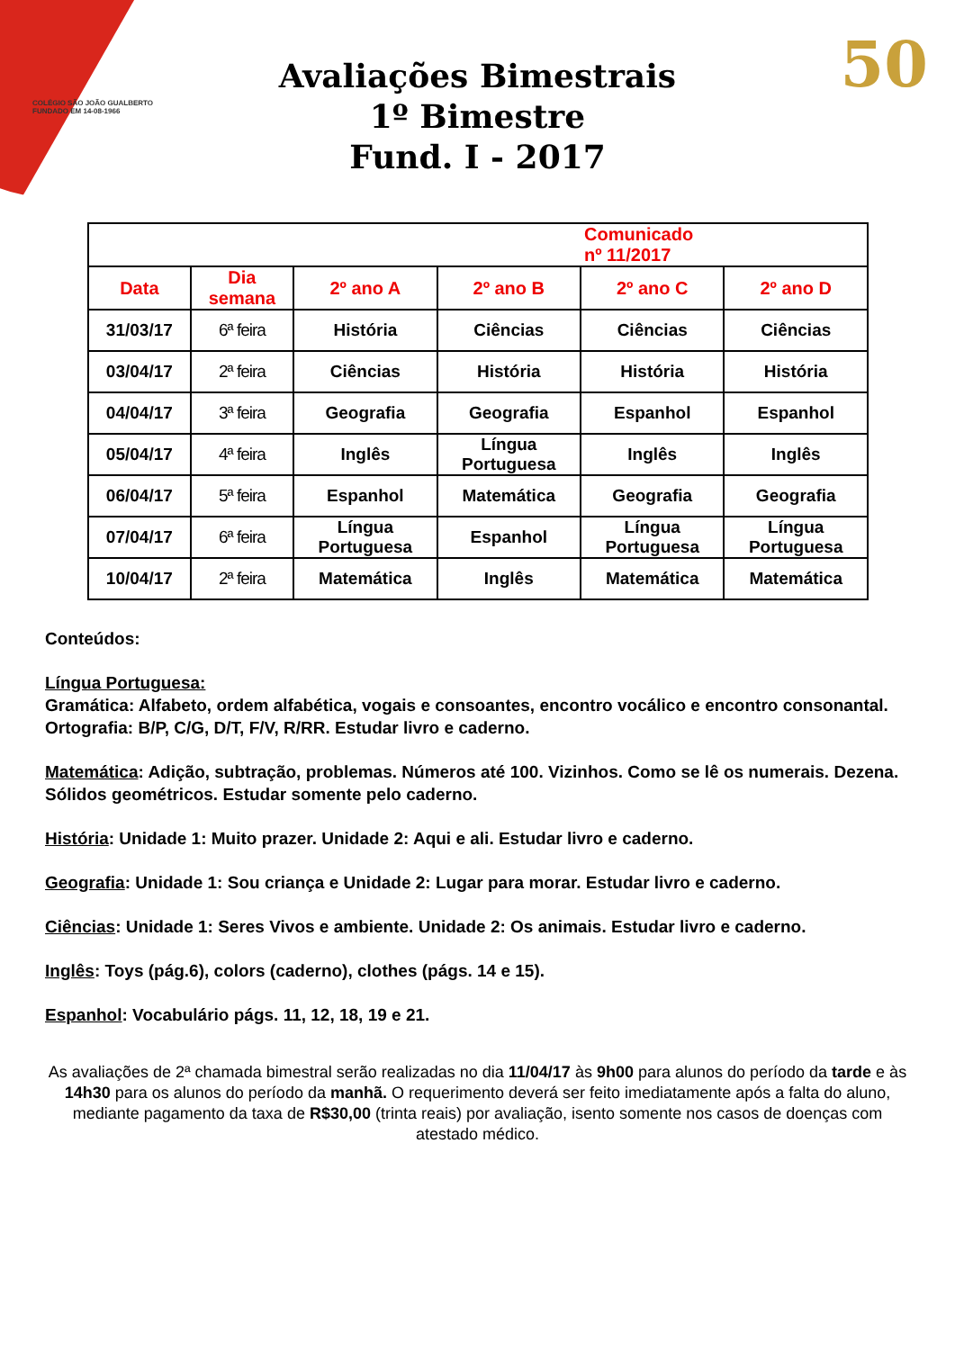COLÉGIO SÃO JOÃO GUALBERTO
FUNDADO EM 14-08-1966
50
Avaliações Bimestrais
1º Bimestre
Fund. I - 2017
| Comunicado nº 11/2017 | | | | | |
| --- | --- | --- | --- | --- | --- |
| Data | Dia semana | 2º ano A | 2º ano B | 2º ano C | 2º ano D |
| 31/03/17 | 6ª feira | História | Ciências | Ciências | Ciências |
| 03/04/17 | 2ª feira | Ciências | História | História | História |
| 04/04/17 | 3ª feira | Geografia | Geografia | Espanhol | Espanhol |
| 05/04/17 | 4ª feira | Inglês | Língua Portuguesa | Inglês | Inglês |
| 06/04/17 | 5ª feira | Espanhol | Matemática | Geografia | Geografia |
| 07/04/17 | 6ª feira | Língua Portuguesa | Espanhol | Língua Portuguesa | Língua Portuguesa |
| 10/04/17 | 2ª feira | Matemática | Inglês | Matemática | Matemática |
Conteúdos:
Língua Portuguesa:
Gramática: Alfabeto, ordem alfabética, vogais e consoantes, encontro vocálico e encontro consonantal.
Ortografia: B/P, C/G, D/T, F/V, R/RR. Estudar livro e caderno.
Matemática: Adição, subtração, problemas. Números até 100. Vizinhos. Como se lê os numerais. Dezena. Sólidos geométricos. Estudar somente pelo caderno.
História: Unidade 1: Muito prazer. Unidade 2: Aqui e ali. Estudar livro e caderno.
Geografia: Unidade 1: Sou criança e Unidade 2: Lugar para morar. Estudar livro e caderno.
Ciências: Unidade 1: Seres Vivos e ambiente. Unidade 2: Os animais. Estudar livro e caderno.
Inglês: Toys (pág.6), colors (caderno), clothes (págs. 14 e 15).
Espanhol: Vocabulário págs. 11, 12, 18, 19 e 21.
As avaliações de 2ª chamada bimestral serão realizadas no dia 11/04/17 às 9h00 para alunos do período da tarde e às 14h30 para os alunos do período da manhã. O requerimento deverá ser feito imediatamente após a falta do aluno, mediante pagamento da taxa de R$30,00 (trinta reais) por avaliação, isento somente nos casos de doenças com atestado médico.